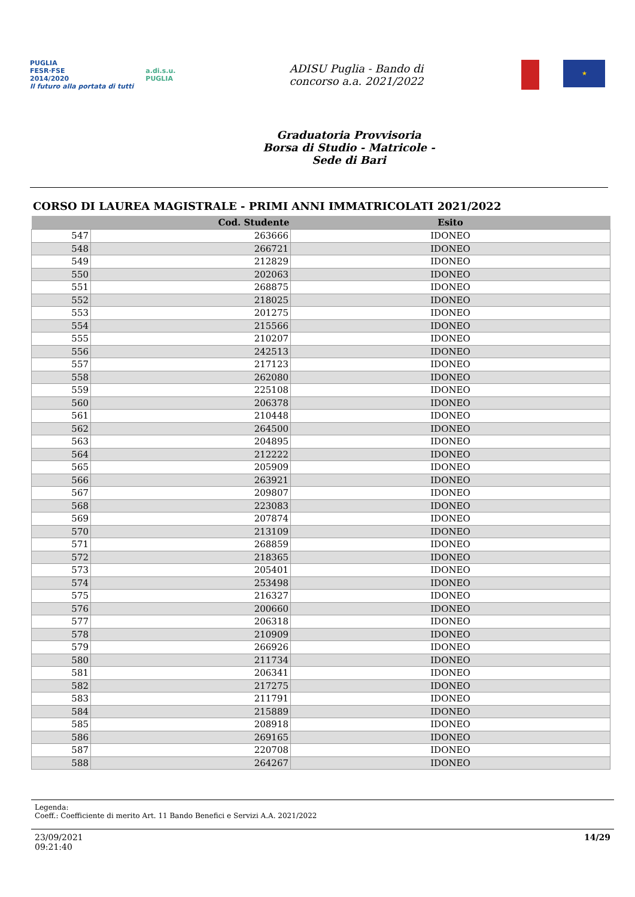PUGLIA
FESR·FSE
2014/2020
Il futuro alla portata di tutti
a.di.s.u.
PUGLIA
ADISU Puglia - Bando di
concorso a.a. 2021/2022
★
Graduatoria Provvisoria
Borsa di Studio - Matricole -
Sede di Bari
CORSO DI LAUREA MAGISTRALE - PRIMI ANNI IMMATRICOLATI 2021/2022
| | Cod. Studente | Esito |
| --- | --- | --- |
| 547 | 263666 | IDONEO |
| 548 | 266721 | IDONEO |
| 549 | 212829 | IDONEO |
| 550 | 202063 | IDONEO |
| 551 | 268875 | IDONEO |
| 552 | 218025 | IDONEO |
| 553 | 201275 | IDONEO |
| 554 | 215566 | IDONEO |
| 555 | 210207 | IDONEO |
| 556 | 242513 | IDONEO |
| 557 | 217123 | IDONEO |
| 558 | 262080 | IDONEO |
| 559 | 225108 | IDONEO |
| 560 | 206378 | IDONEO |
| 561 | 210448 | IDONEO |
| 562 | 264500 | IDONEO |
| 563 | 204895 | IDONEO |
| 564 | 212222 | IDONEO |
| 565 | 205909 | IDONEO |
| 566 | 263921 | IDONEO |
| 567 | 209807 | IDONEO |
| 568 | 223083 | IDONEO |
| 569 | 207874 | IDONEO |
| 570 | 213109 | IDONEO |
| 571 | 268859 | IDONEO |
| 572 | 218365 | IDONEO |
| 573 | 205401 | IDONEO |
| 574 | 253498 | IDONEO |
| 575 | 216327 | IDONEO |
| 576 | 200660 | IDONEO |
| 577 | 206318 | IDONEO |
| 578 | 210909 | IDONEO |
| 579 | 266926 | IDONEO |
| 580 | 211734 | IDONEO |
| 581 | 206341 | IDONEO |
| 582 | 217275 | IDONEO |
| 583 | 211791 | IDONEO |
| 584 | 215889 | IDONEO |
| 585 | 208918 | IDONEO |
| 586 | 269165 | IDONEO |
| 587 | 220708 | IDONEO |
| 588 | 264267 | IDONEO |
Legenda:
Coeff.: Coefficiente di merito Art. 11 Bando Benefici e Servizi A.A. 2021/2022
23/09/2021
09:21:40
14/29